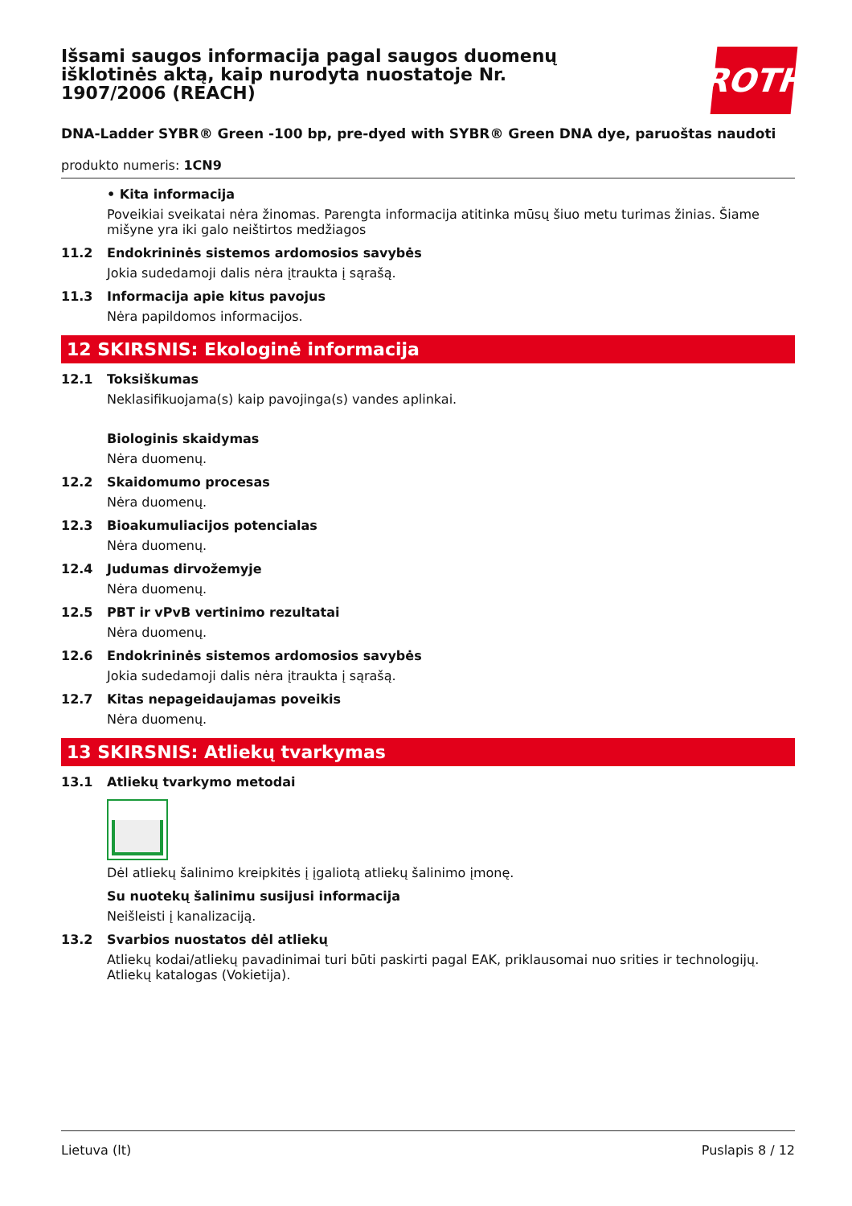Išsami saugos informacija pagal saugos duomenų išklotinės aktą, kaip nurodyta nuostatoje Nr. 1907/2006 (REACH)
ROTH
DNA-Ladder SYBR® Green -100 bp, pre-dyed with SYBR® Green DNA dye, paruoštas naudoti
produkto numeris: 1CN9
• Kita informacija
Poveikiai sveikatai nėra žinomas. Parengta informacija atitinka mūsų šiuo metu turimas žinias. Šiame mišyne yra iki galo neištirtos medžiagos
11.2 Endokrininės sistemos ardomosios savybės
Jokia sudedamoji dalis nėra įtraukta į sąrašą.
11.3 Informacija apie kitus pavojus
Nėra papildomos informacijos.
12 SKIRSNIS: Ekologinė informacija
12.1 Toksiškumas
Neklasifikuojama(s) kaip pavojinga(s) vandes aplinkai.
Biologinis skaidymas
Nėra duomenų.
12.2 Skaidomumo procesas
Nėra duomenų.
12.3 Bioakumuliacijos potencialas
Nėra duomenų.
12.4 Judumas dirvožemyje
Nėra duomenų.
12.5 PBT ir vPvB vertinimo rezultatai
Nėra duomenų.
12.6 Endokrininės sistemos ardomosios savybės
Jokia sudedamoji dalis nėra įtraukta į sąrašą.
12.7 Kitas nepageidaujamas poveikis
Nėra duomenų.
13 SKIRSNIS: Atliekų tvarkymas
13.1 Atliekų tvarkymo metodai
Dėl atliekų šalinimo kreipkitės į įgaliotą atliekų šalinimo įmonę.
Su nuotekų šalinimu susijusi informacija
Neišleisti į kanalizaciją.
13.2 Svarbios nuostatos dėl atliekų
Atliekų kodai/atliekų pavadinimai turi būti paskirti pagal EAK, priklausomai nuo srities ir technologijų. Atliekų katalogas (Vokietija).
Lietuva (lt) Puslapis 8 / 12